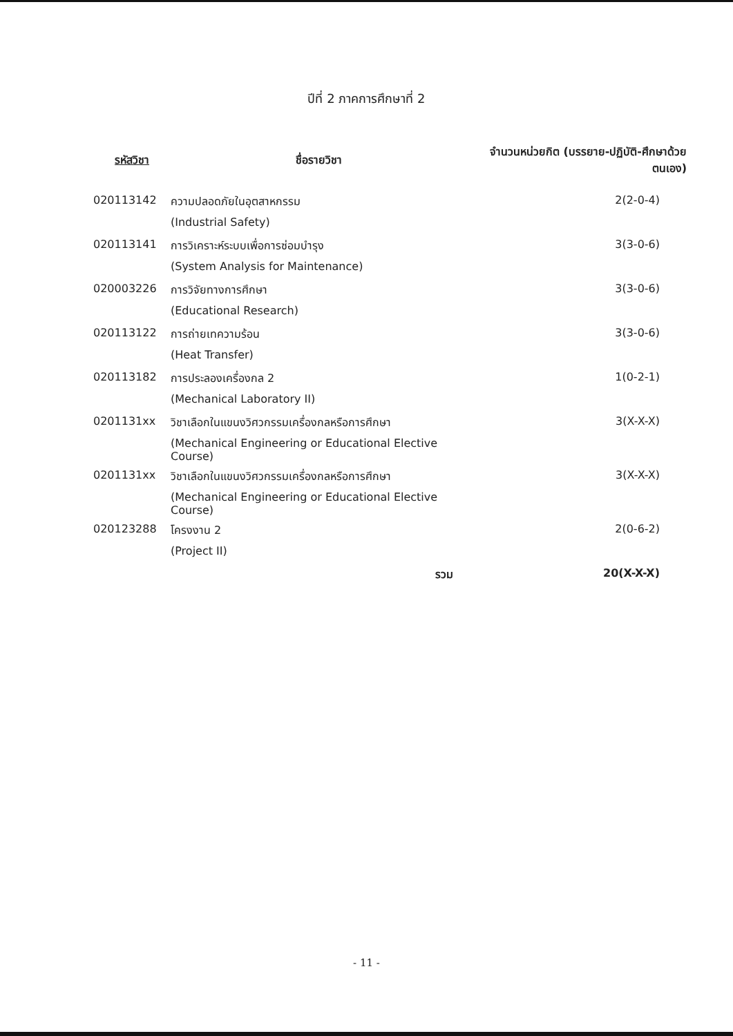ปีที่ 2 ภาคการศึกษาที่ 2
| รหัสวิชา | ชื่อรายวิชา | จำนวนหน่วยกิต (บรรยาย-ปฏิบัติ-ศึกษาด้วยตนเอง) |
| --- | --- | --- |
| 020113142 | ความปลอดภัยในอุตสาหกรรม | 2(2-0-4) |
| | (Industrial Safety) | |
| 020113141 | การวิเคราะห์ระบบเพื่อการซ่อมบำรุง | 3(3-0-6) |
| | (System Analysis for Maintenance) | |
| 020003226 | การวิจัยทางการศึกษา | 3(3-0-6) |
| | (Educational Research) | |
| 020113122 | การถ่ายเทความร้อน | 3(3-0-6) |
| | (Heat Transfer) | |
| 020113182 | การประลองเครื่องกล 2 | 1(0-2-1) |
| | (Mechanical Laboratory II) | |
| 0201131xx | วิชาเลือกในแขนงวิศวกรรมเครื่องกลหรือการศึกษา | 3(X-X-X) |
| | (Mechanical Engineering or Educational Elective Course) | |
| 0201131xx | วิชาเลือกในแขนงวิศวกรรมเครื่องกลหรือการศึกษา | 3(X-X-X) |
| | (Mechanical Engineering or Educational Elective Course) | |
| 020123288 | โครงงาน 2 | 2(0-6-2) |
| | (Project II) | |
| | รวม | 20(X-X-X) |
- 11 -